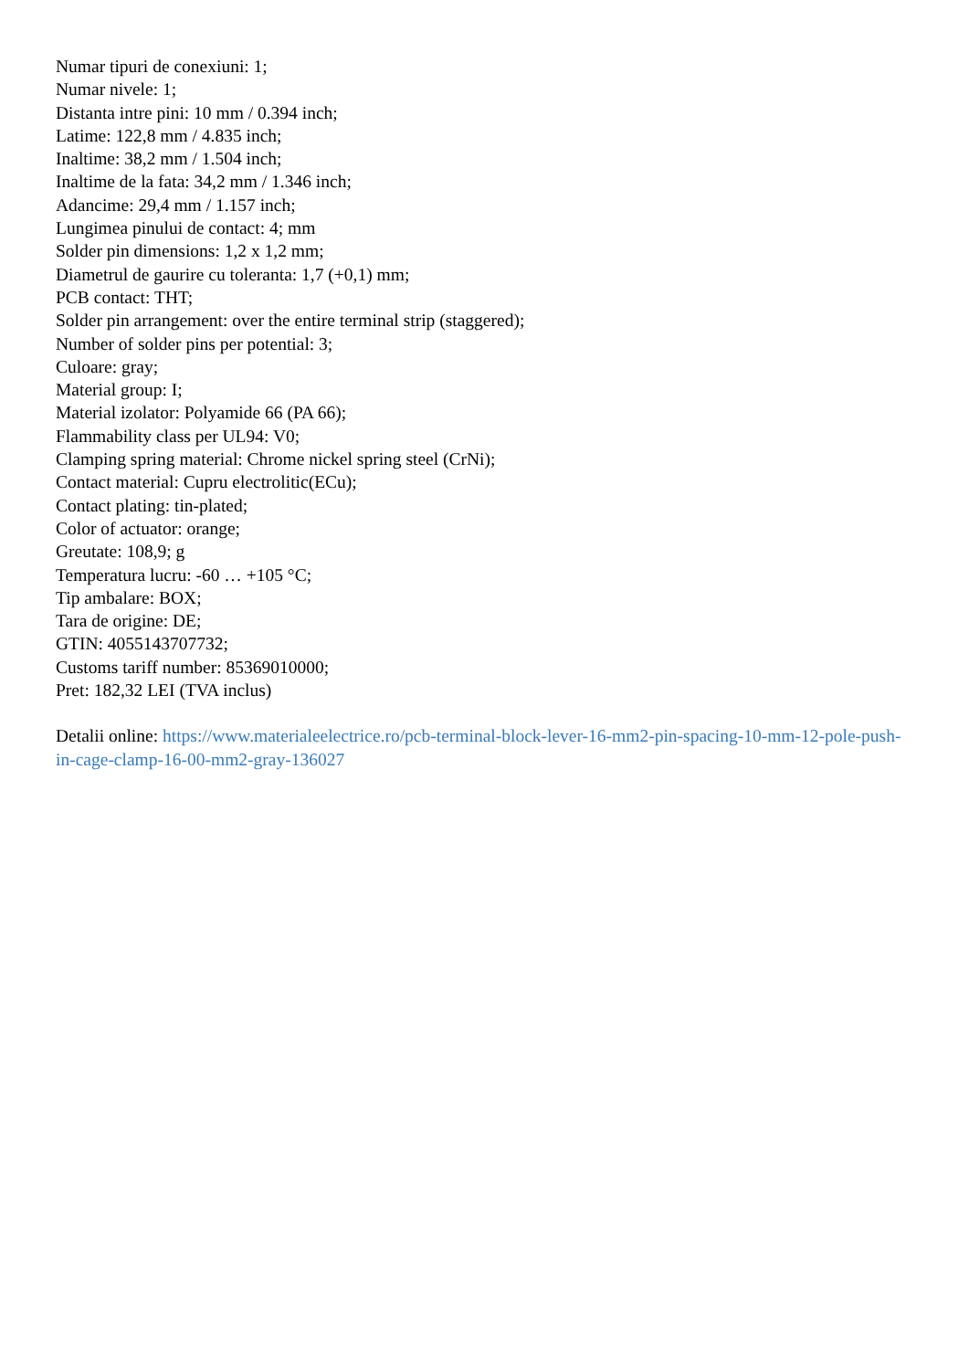Numar tipuri de conexiuni: 1;
Numar nivele: 1;
Distanta intre pini: 10 mm / 0.394 inch;
Latime: 122,8 mm / 4.835 inch;
Inaltime: 38,2 mm / 1.504 inch;
Inaltime de la fata: 34,2 mm / 1.346 inch;
Adancime: 29,4 mm / 1.157 inch;
Lungimea pinului de contact: 4; mm
Solder pin dimensions: 1,2 x 1,2 mm;
Diametrul de gaurire cu toleranta: 1,7 (+0,1) mm;
PCB contact: THT;
Solder pin arrangement: over the entire terminal strip (staggered);
Number of solder pins per potential: 3;
Culoare: gray;
Material group: I;
Material izolator: Polyamide 66 (PA 66);
Flammability class per UL94: V0;
Clamping spring material: Chrome nickel spring steel (CrNi);
Contact material: Cupru electrolitic(ECu);
Contact plating: tin-plated;
Color of actuator: orange;
Greutate: 108,9; g
Temperatura lucru: -60 … +105 °C;
Tip ambalare: BOX;
Tara de origine: DE;
GTIN: 4055143707732;
Customs tariff number: 85369010000;
Pret: 182,32 LEI (TVA inclus)
Detalii online: https://www.materialeelectrice.ro/pcb-terminal-block-lever-16-mm2-pin-spacing-10-mm-12-pole-push-in-cage-clamp-16-00-mm2-gray-136027